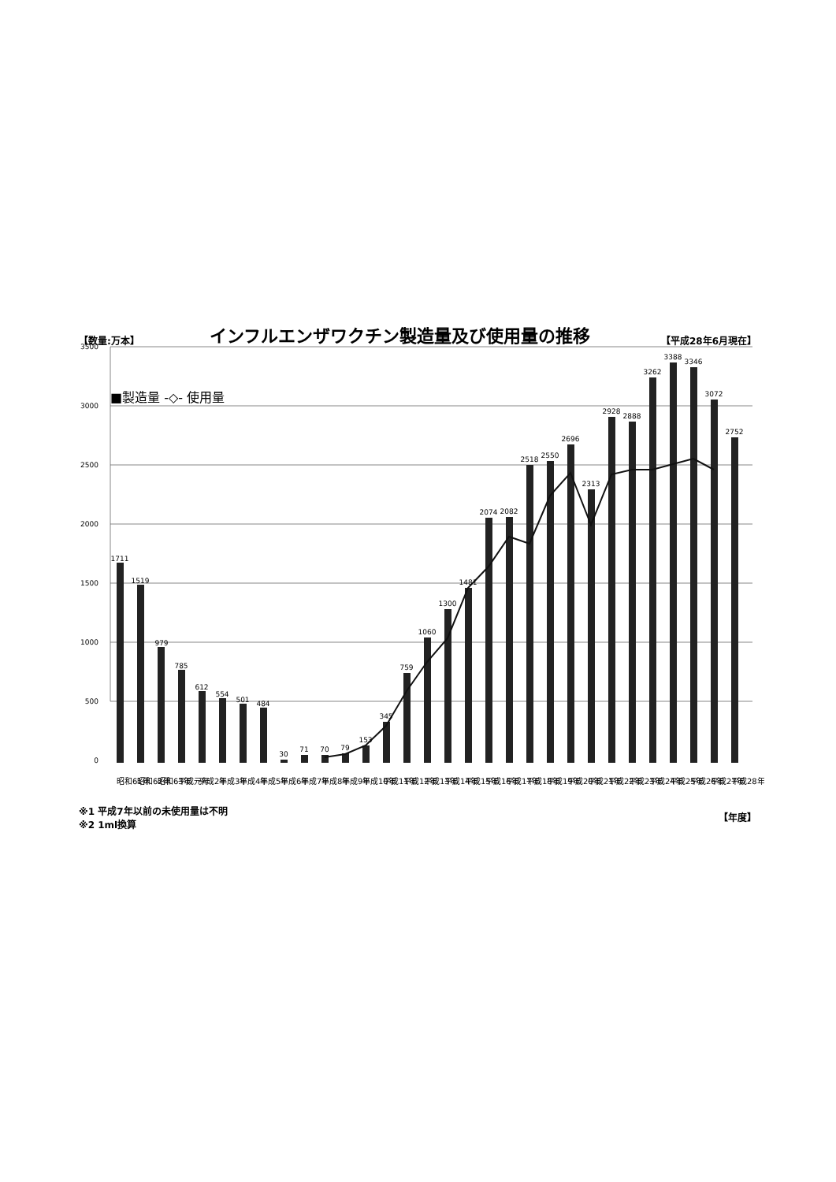【数量:万本】 インフルエンザワクチン製造量及び使用量の推移 【平成28年6月現在】
3500
3000
2500
2000
1500
1000
500
0
■製造量 -◇- 使用量
1711
1519
979
785
612
554
501
484
30
71
70
79
153
345
759
1060
1300
1481
2074
2082
2518
2550
2696
2313
2928
2888
3262
3388
3346
3072
2752
昭和61年
昭和62年
昭和63年
平成元年
平成2年
平成3年
平成4年
平成5年
平成6年
平成7年
平成8年
平成9年
平成10年
平成11年
平成12年
平成13年
平成14年
平成15年
平成16年
平成17年
平成18年
平成19年
平成20年
平成21年
平成22年
平成23年
平成24年
平成25年
平成26年
平成27年
平成28年
※1 平成7年以前の未使用量は不明
※2 1ml換算
【年度】